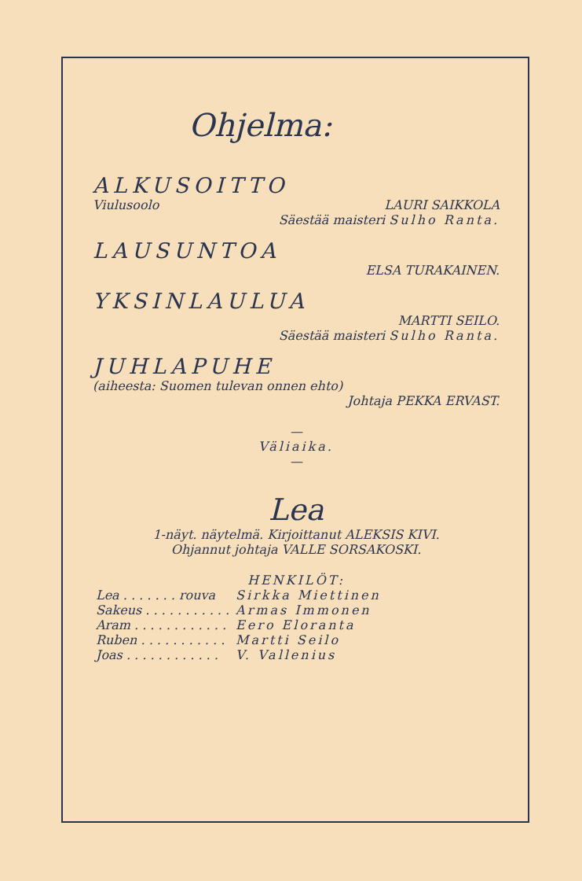Ohjelma:
ALKUSOITTO
Viulusoolo LAURI SAIKKOLA
Säestää maisteri Sulho Ranta.
LAUSUNTOA
ELSA TURAKAINEN.
YKSINLAULUA
MARTTI SEILO.
Säestää maisteri Sulho Ranta.
JUHLAPUHE
(aiheesta: Suomen tulevan onnen ehto)
Johtaja PEKKA ERVAST.
—
Väliaika.
—
Lea
1-näyt. näytelmä. Kirjoittanut ALEKSIS KIVI.
Ohjannut johtaja VALLE SORSAKOSKI.
HENKILÖT:
| Lea . . . . . . . rouva | Sirkka Miettinen |
| Sakeus . . . . . . . . . . . | Armas Immonen |
| Aram . . . . . . . . . . . . | Eero Eloranta |
| Ruben . . . . . . . . . . . | Martti Seilo |
| Joas . . . . . . . . . . . . | V. Vallenius |